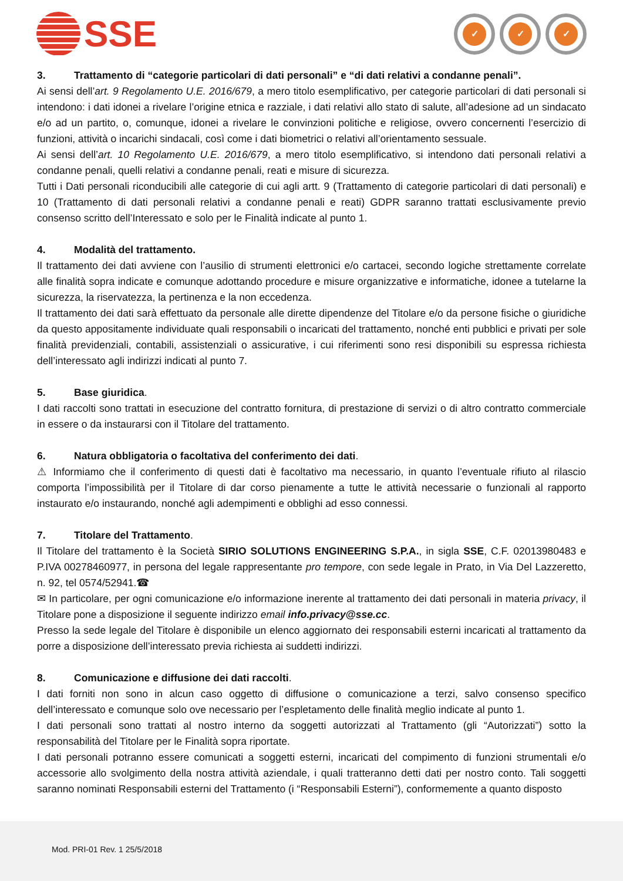SSE
✓ ✓ ✓
3. Trattamento di “categorie particolari di dati personali” e “di dati relativi a condanne penali”.
Ai sensi dell’art. 9 Regolamento U.E. 2016/679, a mero titolo esemplificativo, per categorie particolari di dati personali si intendono: i dati idonei a rivelare l’origine etnica e razziale, i dati relativi allo stato di salute, all’adesione ad un sindacato e/o ad un partito, o, comunque, idonei a rivelare le convinzioni politiche e religiose, ovvero concernenti l’esercizio di funzioni, attività o incarichi sindacali, così come i dati biometrici o relativi all’orientamento sessuale.
Ai sensi dell’art. 10 Regolamento U.E. 2016/679, a mero titolo esemplificativo, si intendono dati personali relativi a condanne penali, quelli relativi a condanne penali, reati e misure di sicurezza.
Tutti i Dati personali riconducibili alle categorie di cui agli artt. 9 (Trattamento di categorie particolari di dati personali) e 10 (Trattamento di dati personali relativi a condanne penali e reati) GDPR saranno trattati esclusivamente previo consenso scritto dell’Interessato e solo per le Finalità indicate al punto 1.
4. Modalità del trattamento.
Il trattamento dei dati avviene con l’ausilio di strumenti elettronici e/o cartacei, secondo logiche strettamente correlate alle finalità sopra indicate e comunque adottando procedure e misure organizzative e informatiche, idonee a tutelarne la sicurezza, la riservatezza, la pertinenza e la non eccedenza.
Il trattamento dei dati sarà effettuato da personale alle dirette dipendenze del Titolare e/o da persone fisiche o giuridiche da questo appositamente individuate quali responsabili o incaricati del trattamento, nonché enti pubblici e privati per sole finalità previdenziali, contabili, assistenziali o assicurative, i cui riferimenti sono resi disponibili su espressa richiesta dell’interessato agli indirizzi indicati al punto 7.
5. Base giuridica.
I dati raccolti sono trattati in esecuzione del contratto fornitura, di prestazione di servizi o di altro contratto commerciale in essere o da instaurarsi con il Titolare del trattamento.
6. Natura obbligatoria o facoltativa del conferimento dei dati.
⚠ Informiamo che il conferimento di questi dati è facoltativo ma necessario, in quanto l’eventuale rifiuto al rilascio comporta l’impossibilità per il Titolare di dar corso pienamente a tutte le attività necessarie o funzionali al rapporto instaurato e/o instaurando, nonché agli adempimenti e obblighi ad esso connessi.
7. Titolare del Trattamento.
Il Titolare del trattamento è la Società SIRIO SOLUTIONS ENGINEERING S.P.A., in sigla SSE, C.F. 02013980483 e P.IVA 00278460977, in persona del legale rappresentante pro tempore, con sede legale in Prato, in Via Del Lazzeretto, n. 92, tel 0574/52941.☎
✉ In particolare, per ogni comunicazione e/o informazione inerente al trattamento dei dati personali in materia privacy, il Titolare pone a disposizione il seguente indirizzo email info.privacy@sse.cc.
Presso la sede legale del Titolare è disponibile un elenco aggiornato dei responsabili esterni incaricati al trattamento da porre a disposizione dell’interessato previa richiesta ai suddetti indirizzi.
8. Comunicazione e diffusione dei dati raccolti.
I dati forniti non sono in alcun caso oggetto di diffusione o comunicazione a terzi, salvo consenso specifico dell’interessato e comunque solo ove necessario per l’espletamento delle finalità meglio indicate al punto 1.
I dati personali sono trattati al nostro interno da soggetti autorizzati al Trattamento (gli “Autorizzati”) sotto la responsabilità del Titolare per le Finalità sopra riportate.
I dati personali potranno essere comunicati a soggetti esterni, incaricati del compimento di funzioni strumentali e/o accessorie allo svolgimento della nostra attività aziendale, i quali tratteranno detti dati per nostro conto. Tali soggetti saranno nominati Responsabili esterni del Trattamento (i “Responsabili Esterni”), conformemente a quanto disposto
Mod. PRI-01 Rev. 1 25/5/2018